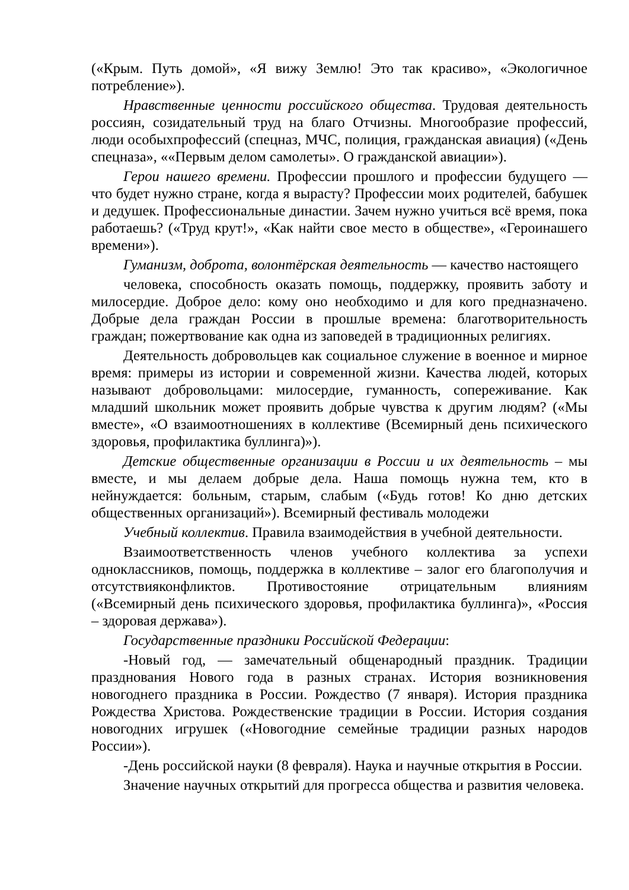(«Крым. Путь домой», «Я вижу Землю! Это так красиво», «Экологичное потребление»).
Нравственные ценности российского общества. Трудовая деятельность россиян, созидательный труд на благо Отчизны. Многообразие профессий, люди особыхпрофессий (спецназ, МЧС, полиция, гражданская авиация) («День спецназа», ««Первым делом самолеты». О гражданской авиации»).
Герои нашего времени. Профессии прошлого и профессии будущего — что будет нужно стране, когда я вырасту? Профессии моих родителей, бабушек и дедушек. Профессиональные династии. Зачем нужно учиться всё время, пока работаешь? («Труд крут!», «Как найти свое место в обществе», «Героинашего времени»).
Гуманизм, доброта, волонтёрская деятельность — качество настоящего
человека, способность оказать помощь, поддержку, проявить заботу и милосердие. Доброе дело: кому оно необходимо и для кого предназначено. Добрые дела граждан России в прошлые времена: благотворительность граждан; пожертвование как одна из заповедей в традиционных религиях.
Деятельность добровольцев как социальное служение в военное и мирное время: примеры из истории и современной жизни. Качества людей, которых называют добровольцами: милосердие, гуманность, сопереживание. Как младший школьник может проявить добрые чувства к другим людям? («Мы вместе», «О взаимоотношениях в коллективе (Всемирный день психического здоровья, профилактика буллинга)»).
Детские общественные организации в России и их деятельность – мы вместе, и мы делаем добрые дела. Наша помощь нужна тем, кто в нейнуждается: больным, старым, слабым («Будь готов! Ко дню детских общественных организаций»). Всемирный фестиваль молодежи
Учебный коллектив. Правила взаимодействия в учебной деятельности.
Взаимоответственность членов учебного коллектива за успехи одноклассников, помощь, поддержка в коллективе – залог его благополучия и отсутствияконфликтов. Противостояние отрицательным влияниям («Всемирный день психического здоровья, профилактика буллинга)», «Россия – здоровая держава»).
Государственные праздники Российской Федерации:
-Новый год, — замечательный общенародный праздник. Традиции празднования Нового года в разных странах. История возникновения новогоднего праздника в России. Рождество (7 января). История праздника Рождества Христова. Рождественские традиции в России. История создания новогодних игрушек («Новогодние семейные традиции разных народов России»).
-День российской науки (8 февраля). Наука и научные открытия в России.
Значение научных открытий для прогресса общества и развития человека.